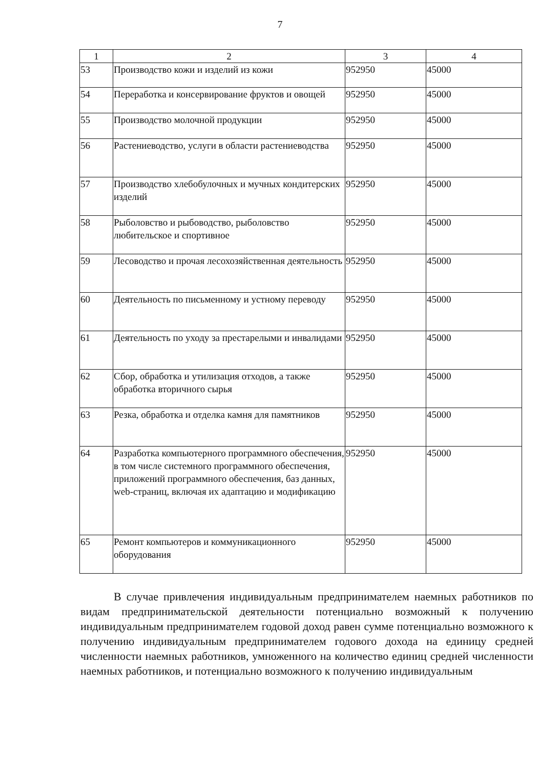7
| 1 | 2 | 3 | 4 |
| --- | --- | --- | --- |
| 53 | Производство кожи и изделий из кожи | 952950 | 45000 |
| 54 | Переработка и консервирование фруктов и овощей | 952950 | 45000 |
| 55 | Производство молочной продукции | 952950 | 45000 |
| 56 | Растениеводство, услуги в области растениеводства | 952950 | 45000 |
| 57 | Производство хлебобулочных и мучных кондитерских изделий | 952950 | 45000 |
| 58 | Рыболовство и рыбоводство, рыболовство любительское и спортивное | 952950 | 45000 |
| 59 | Лесоводство и прочая лесохозяйственная деятельность | 952950 | 45000 |
| 60 | Деятельность по письменному и устному переводу | 952950 | 45000 |
| 61 | Деятельность по уходу за престарелыми и инвалидами | 952950 | 45000 |
| 62 | Сбор, обработка и утилизация отходов, а также обработка вторичного сырья | 952950 | 45000 |
| 63 | Резка, обработка и отделка камня для памятников | 952950 | 45000 |
| 64 | Разработка компьютерного программного обеспечения, в том числе системного программного обеспечения, приложений программного обеспечения, баз данных, web-страниц, включая их адаптацию и модификацию | 952950 | 45000 |
| 65 | Ремонт компьютеров и коммуникационного оборудования | 952950 | 45000 |
В случае привлечения индивидуальным предпринимателем наемных работников по видам предпринимательской деятельности потенциально возможный к получению индивидуальным предпринимателем годовой доход равен сумме потенциально возможного к получению индивидуальным предпринимателем годового дохода на единицу средней численности наемных работников, умноженного на количество единиц средней численности наемных работников, и потенциально возможного к получению индивидуальным